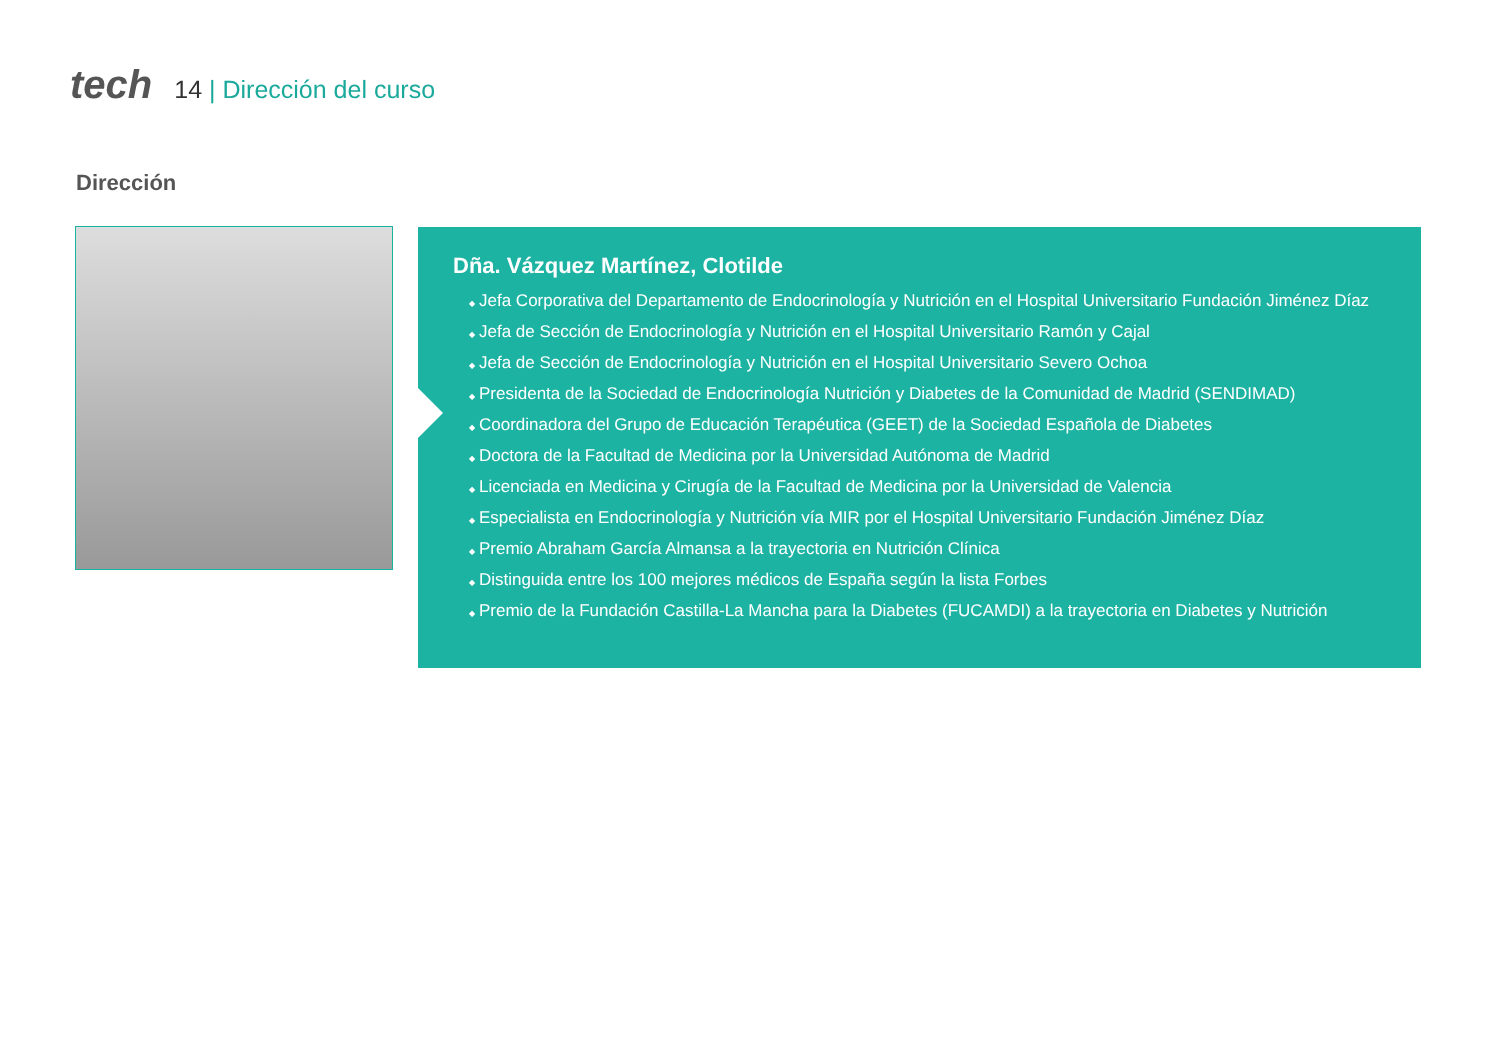tech
14 | Dirección del curso
Dirección
Dña. Vázquez Martínez, Clotilde
Jefa Corporativa del Departamento de Endocrinología y Nutrición en el Hospital Universitario Fundación Jiménez Díaz
Jefa de Sección de Endocrinología y Nutrición en el Hospital Universitario Ramón y Cajal
Jefa de Sección de Endocrinología y Nutrición en el Hospital Universitario Severo Ochoa
Presidenta de la Sociedad de Endocrinología Nutrición y Diabetes de la Comunidad de Madrid (SENDIMAD)
Coordinadora del Grupo de Educación Terapéutica (GEET) de la Sociedad Española de Diabetes
Doctora de la Facultad de Medicina por la Universidad Autónoma de Madrid
Licenciada en Medicina y Cirugía de la Facultad de Medicina por la Universidad de Valencia
Especialista en Endocrinología y Nutrición vía MIR por el Hospital Universitario Fundación Jiménez Díaz
Premio Abraham García Almansa a la trayectoria en Nutrición Clínica
Distinguida entre los 100 mejores médicos de España según la lista Forbes
Premio de la Fundación Castilla-La Mancha para la Diabetes (FUCAMDI) a la trayectoria en Diabetes y Nutrición